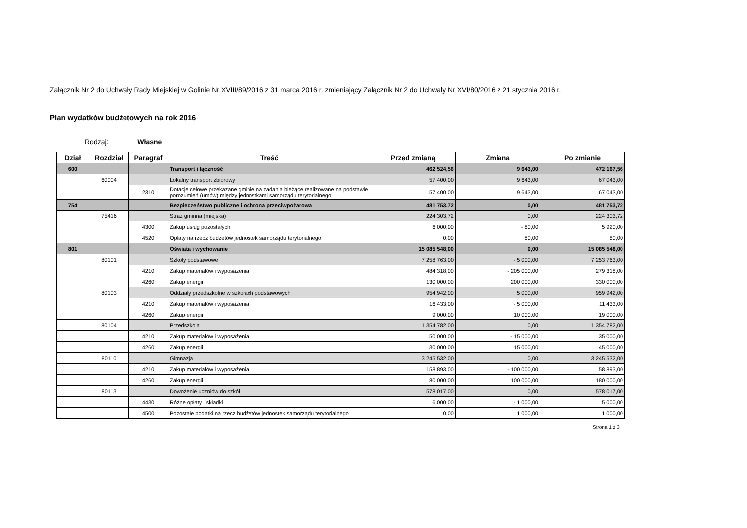Załącznik Nr 2 do Uchwały Rady Miejskiej w Golinie Nr XVIII/89/2016 z 31 marca 2016 r. zmieniający Załącznik Nr 2 do Uchwały Nr XVI/80/2016 z 21 stycznia 2016 r.
Plan wydatków budżetowych na rok 2016
Rodzaj: Własne
| Dział | Rozdział | Paragraf | Treść | Przed zmianą | Zmiana | Po zmianie |
| --- | --- | --- | --- | --- | --- | --- |
| 600 | | | Transport i łączność | 462 524,56 | 9 643,00 | 472 167,56 |
| | 60004 | | Lokalny transport zbiorowy | 57 400,00 | 9 643,00 | 67 043,00 |
| | | 2310 | Dotacje celowe przekazane gminie na zadania bieżące realizowane na podstawie porozumień (umów) między jednostkami samorządu terytorialnego | 57 400,00 | 9 643,00 | 67 043,00 |
| 754 | | | Bezpieczeństwo publiczne i ochrona przeciwpożarowa | 481 753,72 | 0,00 | 481 753,72 |
| | 75416 | | Straż gminna (miejska) | 224 303,72 | 0,00 | 224 303,72 |
| | | 4300 | Zakup usług pozostałych | 6 000,00 | - 80,00 | 5 920,00 |
| | | 4520 | Opłaty na rzecz budżetów jednostek samorządu terytorialnego | 0,00 | 80,00 | 80,00 |
| 801 | | | Oświata i wychowanie | 15 085 548,00 | 0,00 | 15 085 548,00 |
| | 80101 | | Szkoły podstawowe | 7 258 763,00 | - 5 000,00 | 7 253 763,00 |
| | | 4210 | Zakup materiałów i wyposażenia | 484 318,00 | - 205 000,00 | 279 318,00 |
| | | 4260 | Zakup energii | 130 000,00 | 200 000,00 | 330 000,00 |
| | 80103 | | Oddziały przedszkolne w szkołach podstawowych | 954 942,00 | 5 000,00 | 959 942,00 |
| | | 4210 | Zakup materiałów i wyposażenia | 16 433,00 | - 5 000,00 | 11 433,00 |
| | | 4260 | Zakup energii | 9 000,00 | 10 000,00 | 19 000,00 |
| | 80104 | | Przedszkola | 1 354 782,00 | 0,00 | 1 354 782,00 |
| | | 4210 | Zakup materiałów i wyposażenia | 50 000,00 | - 15 000,00 | 35 000,00 |
| | | 4260 | Zakup energii | 30 000,00 | 15 000,00 | 45 000,00 |
| | 80110 | | Gimnazja | 3 245 532,00 | 0,00 | 3 245 532,00 |
| | | 4210 | Zakup materiałów i wyposażenia | 158 893,00 | - 100 000,00 | 58 893,00 |
| | | 4260 | Zakup energii | 80 000,00 | 100 000,00 | 180 000,00 |
| | 80113 | | Dowożenie uczniów do szkół | 578 017,00 | 0,00 | 578 017,00 |
| | | 4430 | Różne opłaty i składki | 6 000,00 | - 1 000,00 | 5 000,00 |
| | | 4500 | Pozostałe podatki na rzecz budżetów jednostek samorządu terytorialnego | 0,00 | 1 000,00 | 1 000,00 |
Strona 1 z 3